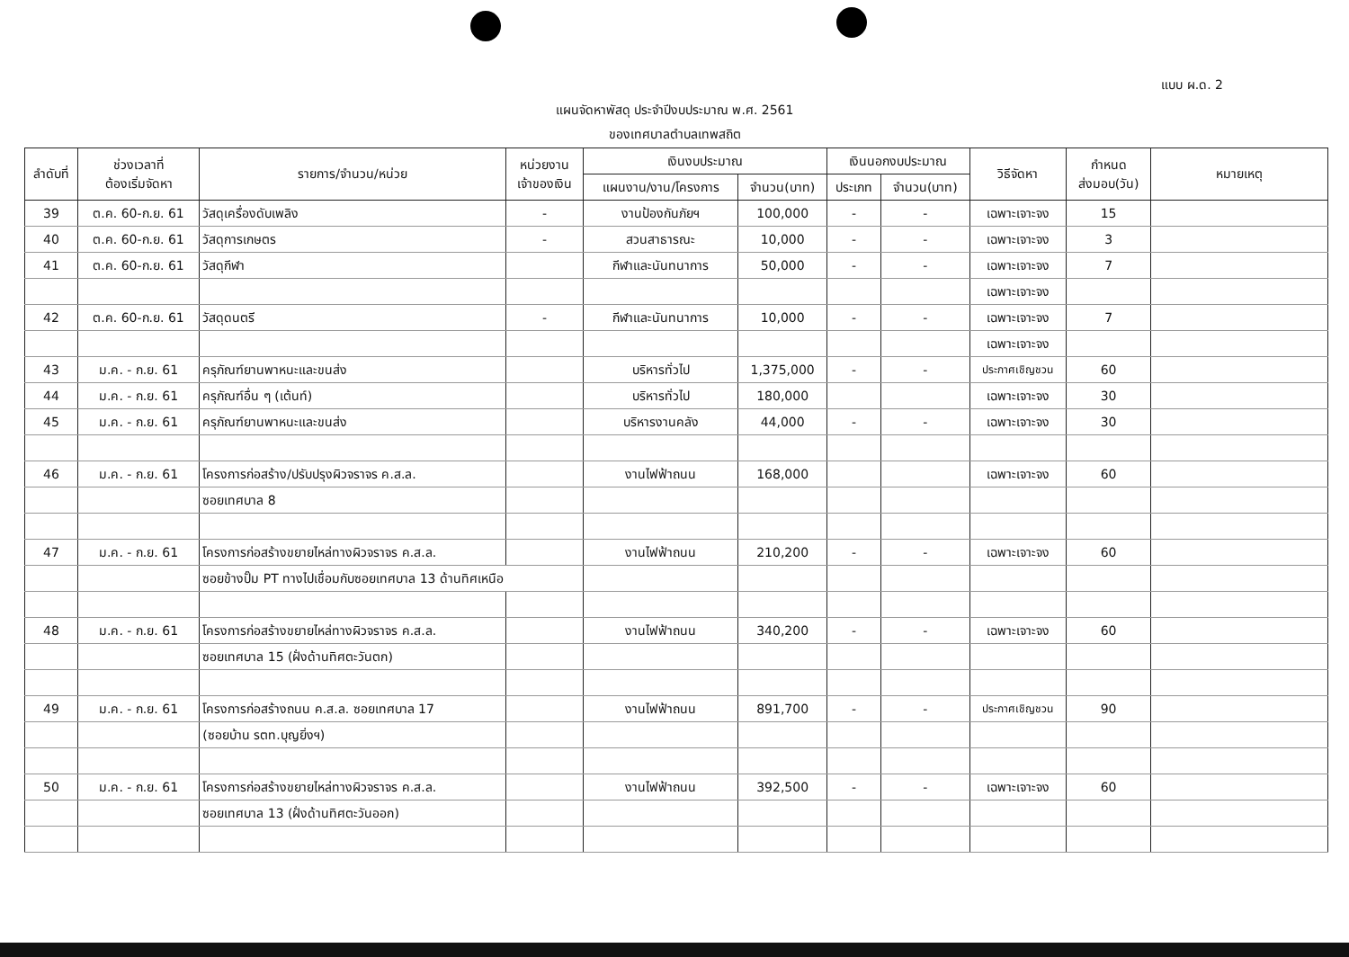แบบ ผ.ด. 2
แผนจัดหาพัสดุ ประจำปีงบประมาณ พ.ศ. 2561
ของเทศบาลตำบลเทพสถิต
| ลำดับที่ | ช่วงเวลาที่ ต้องเริ่มจัดหา | รายการ/จำนวน/หน่วย | หน่วยงาน เจ้าของเงิน | เงินงบประมาณ | | เงินนอกงบประมาณ | | วิธีจัดหา | กำหนด ส่งมอบ(วัน) | หมายเหตุ |
| --- | --- | --- | --- | --- | --- | --- | --- | --- | --- | --- |
| | | | | แผนงาน/งาน/โครงการ | จำนวน(บาท) | ประเภท | จำนวน(บาท) | | | |
| 39 | ต.ค. 60-ก.ย. 61 | วัสดุเครื่องดับเพลิง | - | งานป้องกันภัยฯ | 100,000 | - | - | เฉพาะเจาะจง | 15 | |
| 40 | ต.ค. 60-ก.ย. 61 | วัสดุการเกษตร | - | สวนสาธารณะ | 10,000 | - | - | เฉพาะเจาะจง | 3 | |
| 41 | ต.ค. 60-ก.ย. 61 | วัสดุกีฬา | | กีฬาและนันทนาการ | 50,000 | - | - | เฉพาะเจาะจง | 7 | |
| | | | | | | | | เฉพาะเจาะจง | | |
| 42 | ต.ค. 60-ก.ย. 61 | วัสดุดนตรี | - | กีฬาและนันทนาการ | 10,000 | - | - | เฉพาะเจาะจง | 7 | |
| | | | | | | | | เฉพาะเจาะจง | | |
| 43 | ม.ค. - ก.ย. 61 | ครุภัณฑ์ยานพาหนะและขนส่ง | | บริหารทั่วไป | 1,375,000 | - | - | ประกาศเชิญชวน | 60 | |
| 44 | ม.ค. - ก.ย. 61 | ครุภัณฑ์อื่น ๆ (เต้นท์) | | บริหารทั่วไป | 180,000 | | | เฉพาะเจาะจง | 30 | |
| 45 | ม.ค. - ก.ย. 61 | ครุภัณฑ์ยานพาหนะและขนส่ง | | บริหารงานคลัง | 44,000 | - | - | เฉพาะเจาะจง | 30 | |
| 46 | ม.ค. - ก.ย. 61 | โครงการก่อสร้าง/ปรับปรุงผิวจราจร ค.ส.ล. | | งานไฟฟ้าถนน | 168,000 | | | เฉพาะเจาะจง | 60 | |
| | | ซอยเทศบาล 8 | | | | | | | | |
| 47 | ม.ค. - ก.ย. 61 | โครงการก่อสร้างขยายไหล่ทางผิวจราจร ค.ส.ล. | | งานไฟฟ้าถนน | 210,200 | - | - | เฉพาะเจาะจง | 60 | |
| | | ซอยข้างปั๊ม PT ทางไปเชื่อมกับซอยเทศบาล 13 ด้านทิศเหนือ | | | | | | | | |
| 48 | ม.ค. - ก.ย. 61 | โครงการก่อสร้างขยายไหล่ทางผิวจราจร ค.ส.ล. | | งานไฟฟ้าถนน | 340,200 | - | - | เฉพาะเจาะจง | 60 | |
| | | ซอยเทศบาล 15 (ฝั่งด้านทิศตะวันตก) | | | | | | | | |
| 49 | ม.ค. - ก.ย. 61 | โครงการก่อสร้างถนน ค.ส.ล. ซอยเทศบาล 17 | | งานไฟฟ้าถนน | 891,700 | - | - | ประกาศเชิญชวน | 90 | |
| | | (ซอยบ้าน รตท.บุญยิ่งฯ) | | | | | | | | |
| 50 | ม.ค. - ก.ย. 61 | โครงการก่อสร้างขยายไหล่ทางผิวจราจร ค.ส.ล. | | งานไฟฟ้าถนน | 392,500 | - | - | เฉพาะเจาะจง | 60 | |
| | | ซอยเทศบาล 13 (ฝั่งด้านทิศตะวันออก) | | | | | | | | |